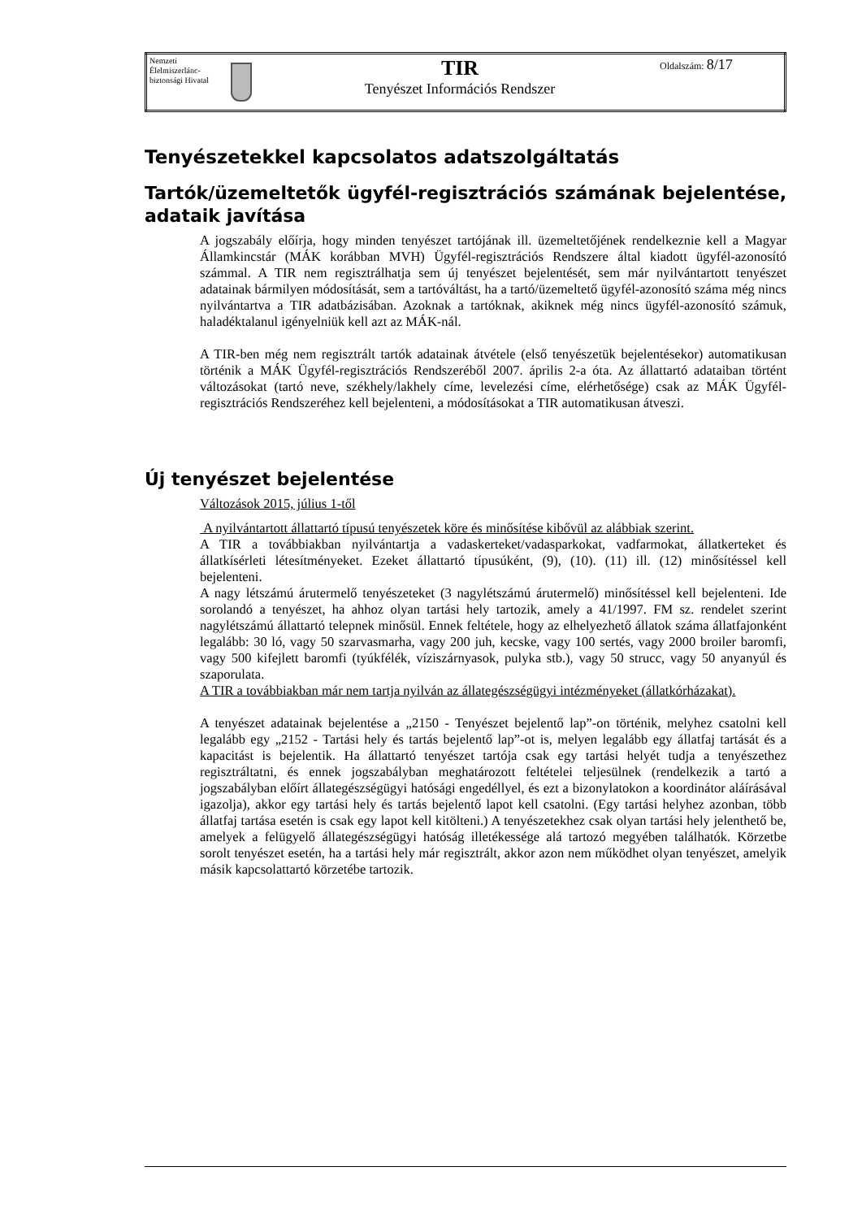| Nemzeti Élelmiszerlánc-biztonsági Hivatal | | TIR Tenyészet Információs Rendszer | Oldalszám: 8/17 |
Tenyészetekkel kapcsolatos adatszolgáltatás
Tartók/üzemeltetők ügyfél-regisztrációs számának bejelentése, adataik javítása
A jogszabály előírja, hogy minden tenyészet tartójának ill. üzemeltetőjének rendelkeznie kell a Magyar Államkincstár (MÁK korábban MVH) Ügyfél-regisztrációs Rendszere által kiadott ügyfél-azonosító számmal. A TIR nem regisztrálhatja sem új tenyészet bejelentését, sem már nyilvántartott tenyészet adatainak bármilyen módosítását, sem a tartóváltást, ha a tartó/üzemeltető ügyfél-azonosító száma még nincs nyilvántartva a TIR adatbázisában. Azoknak a tartóknak, akiknek még nincs ügyfél-azonosító számuk, haladéktalanul igényelniük kell azt az MÁK-nál.
A TIR-ben még nem regisztrált tartók adatainak átvétele (első tenyészetük bejelentésekor) automatikusan történik a MÁK Ügyfél-regisztrációs Rendszeréből 2007. április 2-a óta. Az állattartó adataiban történt változásokat (tartó neve, székhely/lakhely címe, levelezési címe, elérhetősége) csak az MÁK Ügyfél-regisztrációs Rendszeréhez kell bejelenteni, a módosításokat a TIR automatikusan átveszi.
Új tenyészet bejelentése
Változások 2015, július 1-től
A nyilvántartott állattartó típusú tenyészetek köre és minősítése kibővül az alábbiak szerint.
A TIR a továbbiakban nyilvántartja a vadaskerteket/vadasparkokat, vadfarmokat, állatkerteket és állatkísérleti létesítményeket. Ezeket állattartó típusúként, (9), (10). (11) ill. (12) minősítéssel kell bejelenteni.
A nagy létszámú árutermelő tenyészeteket (3 nagylétszámú árutermelő) minősítéssel kell bejelenteni. Ide sorolandó a tenyészet, ha ahhoz olyan tartási hely tartozik, amely a 41/1997. FM sz. rendelet szerint nagylétszámú állattartó telepnek minősül. Ennek feltétele, hogy az elhelyezhető állatok száma állatfajonként legalább: 30 ló, vagy 50 szarvasmarha, vagy 200 juh, kecske, vagy 100 sertés, vagy 2000 broiler baromfi, vagy 500 kifejlett baromfi (tyúkfélék, víziszárnyasok, pulyka stb.), vagy 50 strucc, vagy 50 anyanyúl és szaporulata.
A TIR a továbbiakban már nem tartja nyilván az állategészségügyi intézményeket (állatkórházakat).
A tenyészet adatainak bejelentése a „2150 - Tenyészet bejelentő lap”-on történik, melyhez csatolni kell legalább egy „2152 - Tartási hely és tartás bejelentő lap”-ot is, melyen legalább egy állatfaj tartását és a kapacitást is bejelentik. Ha állattartó tenyészet tartója csak egy tartási helyét tudja a tenyészethez regisztráltatni, és ennek jogszabályban meghatározott feltételei teljesülnek (rendelkezik a tartó a jogszabályban előírt állategészségügyi hatósági engedéllyel, és ezt a bizonylatokon a koordinátor aláírásával igazolja), akkor egy tartási hely és tartás bejelentő lapot kell csatolni. (Egy tartási helyhez azonban, több állatfaj tartása esetén is csak egy lapot kell kitölteni.) A tenyészetekhez csak olyan tartási hely jelenthető be, amelyek a felügyelő állategészségügyi hatóság illetékessége alá tartozó megyében találhatók. Körzetbe sorolt tenyészet esetén, ha a tartási hely már regisztrált, akkor azon nem működhet olyan tenyészet, amelyik másik kapcsolattartó körzetébe tartozik.